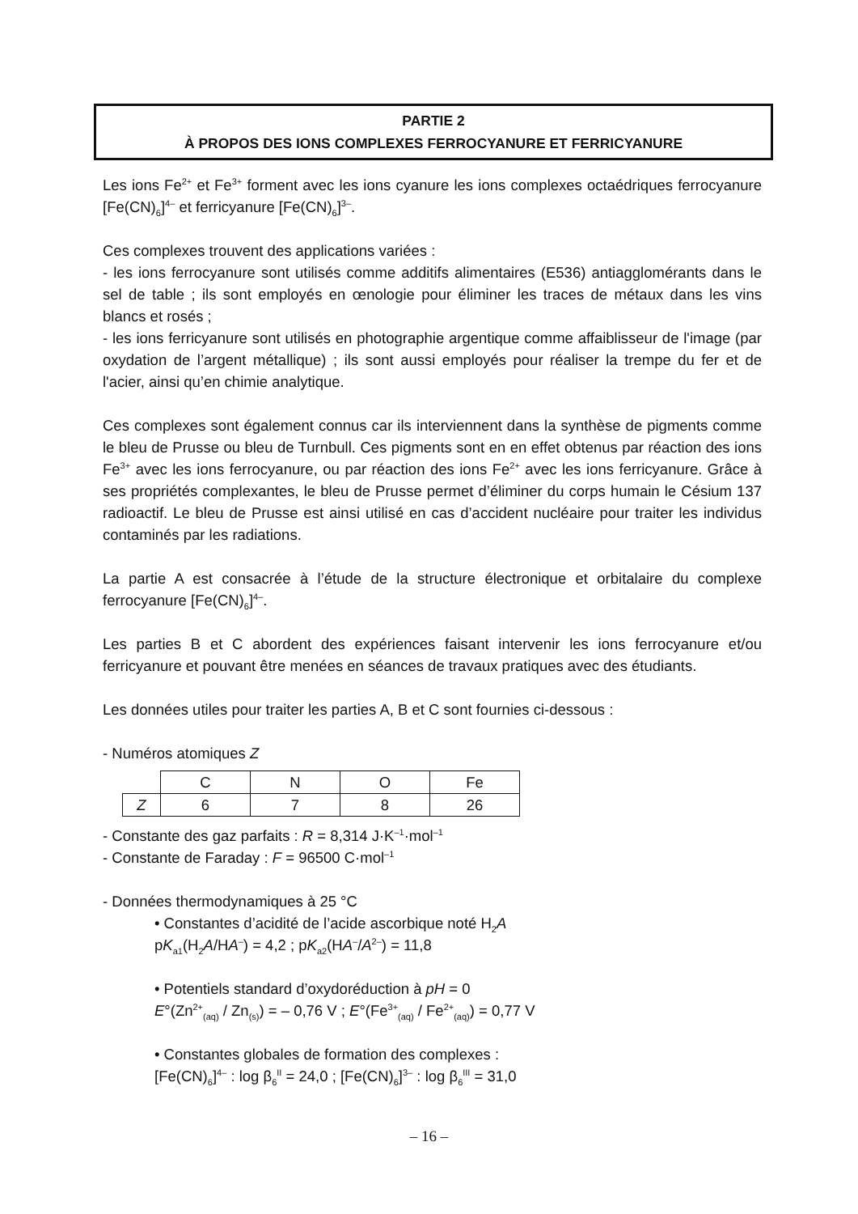PARTIE 2
À PROPOS DES IONS COMPLEXES FERROCYANURE ET FERRICYANURE
Les ions Fe<sup>2+</sup> et Fe<sup>3+</sup> forment avec les ions cyanure les ions complexes octaédriques ferrocyanure [Fe(CN)<sub>6</sub>]<sup>4–</sup> et ferricyanure [Fe(CN)<sub>6</sub>]<sup>3–</sup>.
Ces complexes trouvent des applications variées :
- les ions ferrocyanure sont utilisés comme additifs alimentaires (E536) antiagglomérants dans le sel de table ; ils sont employés en œnologie pour éliminer les traces de métaux dans les vins blancs et rosés ;
- les ions ferricyanure sont utilisés en photographie argentique comme affaiblisseur de l'image (par oxydation de l’argent métallique) ; ils sont aussi employés pour réaliser la trempe du fer et de l'acier, ainsi qu’en chimie analytique.
Ces complexes sont également connus car ils interviennent dans la synthèse de pigments comme le bleu de Prusse ou bleu de Turnbull. Ces pigments sont en en effet obtenus par réaction des ions Fe<sup>3+</sup> avec les ions ferrocyanure, ou par réaction des ions Fe<sup>2+</sup> avec les ions ferricyanure. Grâce à ses propriétés complexantes, le bleu de Prusse permet d’éliminer du corps humain le Césium 137 radioactif. Le bleu de Prusse est ainsi utilisé en cas d’accident nucléaire pour traiter les individus contaminés par les radiations.
La partie A est consacrée à l’étude de la structure électronique et orbitalaire du complexe ferrocyanure [Fe(CN)<sub>6</sub>]<sup>4–</sup>.
Les parties B et C abordent des expériences faisant intervenir les ions ferrocyanure et/ou ferricyanure et pouvant être menées en séances de travaux pratiques avec des étudiants.
Les données utiles pour traiter les parties A, B et C sont fournies ci-dessous :
- Numéros atomiques Z
| | C | N | O | Fe |
| Z | 6 | 7 | 8 | 26 |
- Constante des gaz parfaits : R = 8,314 J·K<sup>–1</sup>·mol<sup>–1</sup>
- Constante de Faraday : F = 96500 C·mol<sup>–1</sup>
- Données thermodynamiques à 25 °C
• Constantes d’acidité de l’acide ascorbique noté H<sub>2</sub>A
pK<sub>a1</sub>(H<sub>2</sub>A/HA<sup>–</sup>) = 4,2 ; pK<sub>a2</sub>(HA<sup>–</sup>/A<sup>2–</sup>) = 11,8
• Potentiels standard d’oxydoréduction à pH = 0
E°(Zn<sup>2+</sup><sub>(aq)</sub> / Zn<sub>(s)</sub>) = – 0,76 V ; E°(Fe<sup>3+</sup><sub>(aq)</sub> / Fe<sup>2+</sup><sub>(aq)</sub>) = 0,77 V
• Constantes globales de formation des complexes :
[Fe(CN)<sub>6</sub>]<sup>4–</sup> : log β<sub>6</sub><sup>II</sup> = 24,0 ; [Fe(CN)<sub>6</sub>]<sup>3–</sup> : log β<sub>6</sub><sup>III</sup> = 31,0
– 16 –